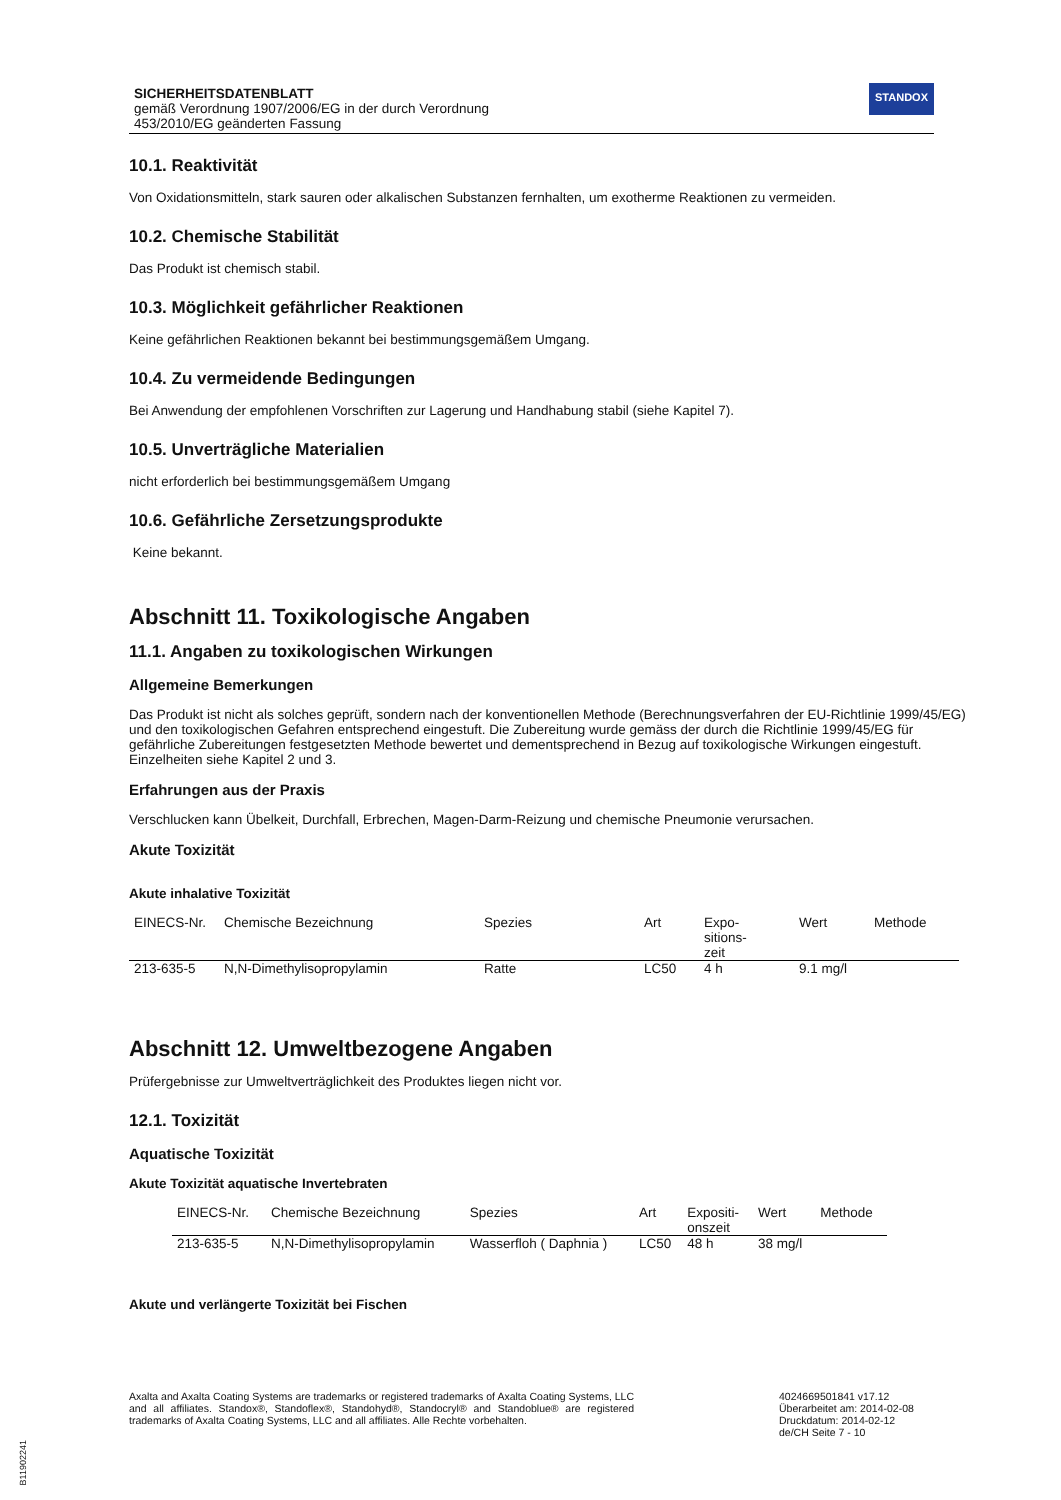SICHERHEITSDATENBLATT
gemäß Verordnung 1907/2006/EG in der durch Verordnung
453/2010/EG geänderten Fassung
STANDOX
10.1. Reaktivität
Von Oxidationsmitteln, stark sauren oder alkalischen Substanzen fernhalten, um exotherme Reaktionen zu vermeiden.
10.2. Chemische Stabilität
Das Produkt ist chemisch stabil.
10.3. Möglichkeit gefährlicher Reaktionen
Keine gefährlichen Reaktionen bekannt bei bestimmungsgemäßem Umgang.
10.4. Zu vermeidende Bedingungen
Bei Anwendung der empfohlenen Vorschriften zur Lagerung und Handhabung stabil (siehe Kapitel 7).
10.5. Unverträgliche Materialien
nicht erforderlich bei bestimmungsgemäßem Umgang
10.6. Gefährliche Zersetzungsprodukte
Keine bekannt.
Abschnitt 11. Toxikologische Angaben
11.1. Angaben zu toxikologischen Wirkungen
Allgemeine Bemerkungen
Das Produkt ist nicht als solches geprüft, sondern nach der konventionellen Methode (Berechnungsverfahren der EU-Richtlinie 1999/45/EG) und den toxikologischen Gefahren entsprechend eingestuft. Die Zubereitung wurde gemäss der durch die Richtlinie 1999/45/EG für gefährliche Zubereitungen festgesetzten Methode bewertet und dementsprechend in Bezug auf toxikologische Wirkungen eingestuft. Einzelheiten siehe Kapitel 2 und 3.
Erfahrungen aus der Praxis
Verschlucken kann Übelkeit, Durchfall, Erbrechen, Magen-Darm-Reizung und chemische Pneumonie verursachen.
Akute Toxizität
Akute inhalative Toxizität
| EINECS-Nr. | Chemische Bezeichnung | Spezies | Art | Expo- sitions- zeit | Wert | Methode |
| --- | --- | --- | --- | --- | --- | --- |
| 213-635-5 | N,N-Dimethylisopropylamin | Ratte | LC50 | 4 h | 9.1 mg/l | |
Abschnitt 12. Umweltbezogene Angaben
Prüfergebnisse zur Umweltverträglichkeit des Produktes liegen nicht vor.
12.1. Toxizität
Aquatische Toxizität
Akute Toxizität aquatische Invertebraten
| EINECS-Nr. | Chemische Bezeichnung | Spezies | Art | Expositi- onszeit | Wert | Methode |
| --- | --- | --- | --- | --- | --- | --- |
| 213-635-5 | N,N-Dimethylisopropylamin | Wasserfloh ( Daphnia ) | LC50 | 48 h | 38 mg/l | |
Akute und verlängerte Toxizität bei Fischen
Axalta and Axalta Coating Systems are trademarks or registered trademarks of Axalta Coating Systems, LLC and all affiliates. Standox®, Standoflex®, Standohyd®, Standocryl® and Standoblue® are registered trademarks of Axalta Coating Systems, LLC and all affiliates. Alle Rechte vorbehalten.
4024669501841 v17.12
Überarbeitet am: 2014-02-08
Druckdatum: 2014-02-12
de/CH Seite 7 - 10
B11902241